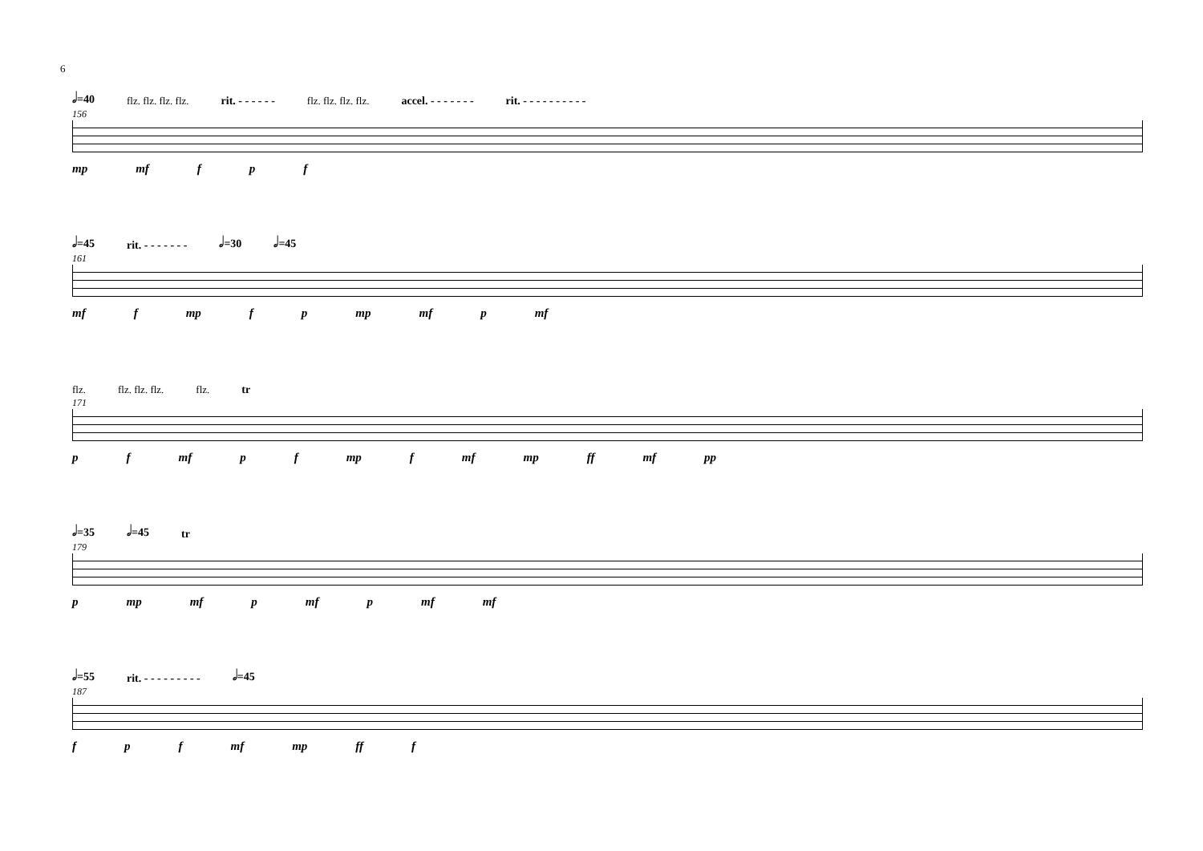6
𝅗𝅥=40 flz. flz. flz. flz. rit. - - - - - - flz. flz. flz. flz. accel. - - - - - - - rit. - - - - - - - - - -
156
mp mf f p f
𝅗𝅥=45 rit. - - - - - - - 𝅗𝅥=30 𝅗𝅥=45
161
mf f mp f p mp mf p mf
flz. flz. flz. flz. flz. tr
171
p f mf p f mp f mf mp ff mf pp
𝅗𝅥=35 𝅗𝅥=45 tr
179
p mp mf p mf p mf mf
𝅗𝅥=55 rit. - - - - - - - - - 𝅗𝅥=45
187
f p f mf mp ff f